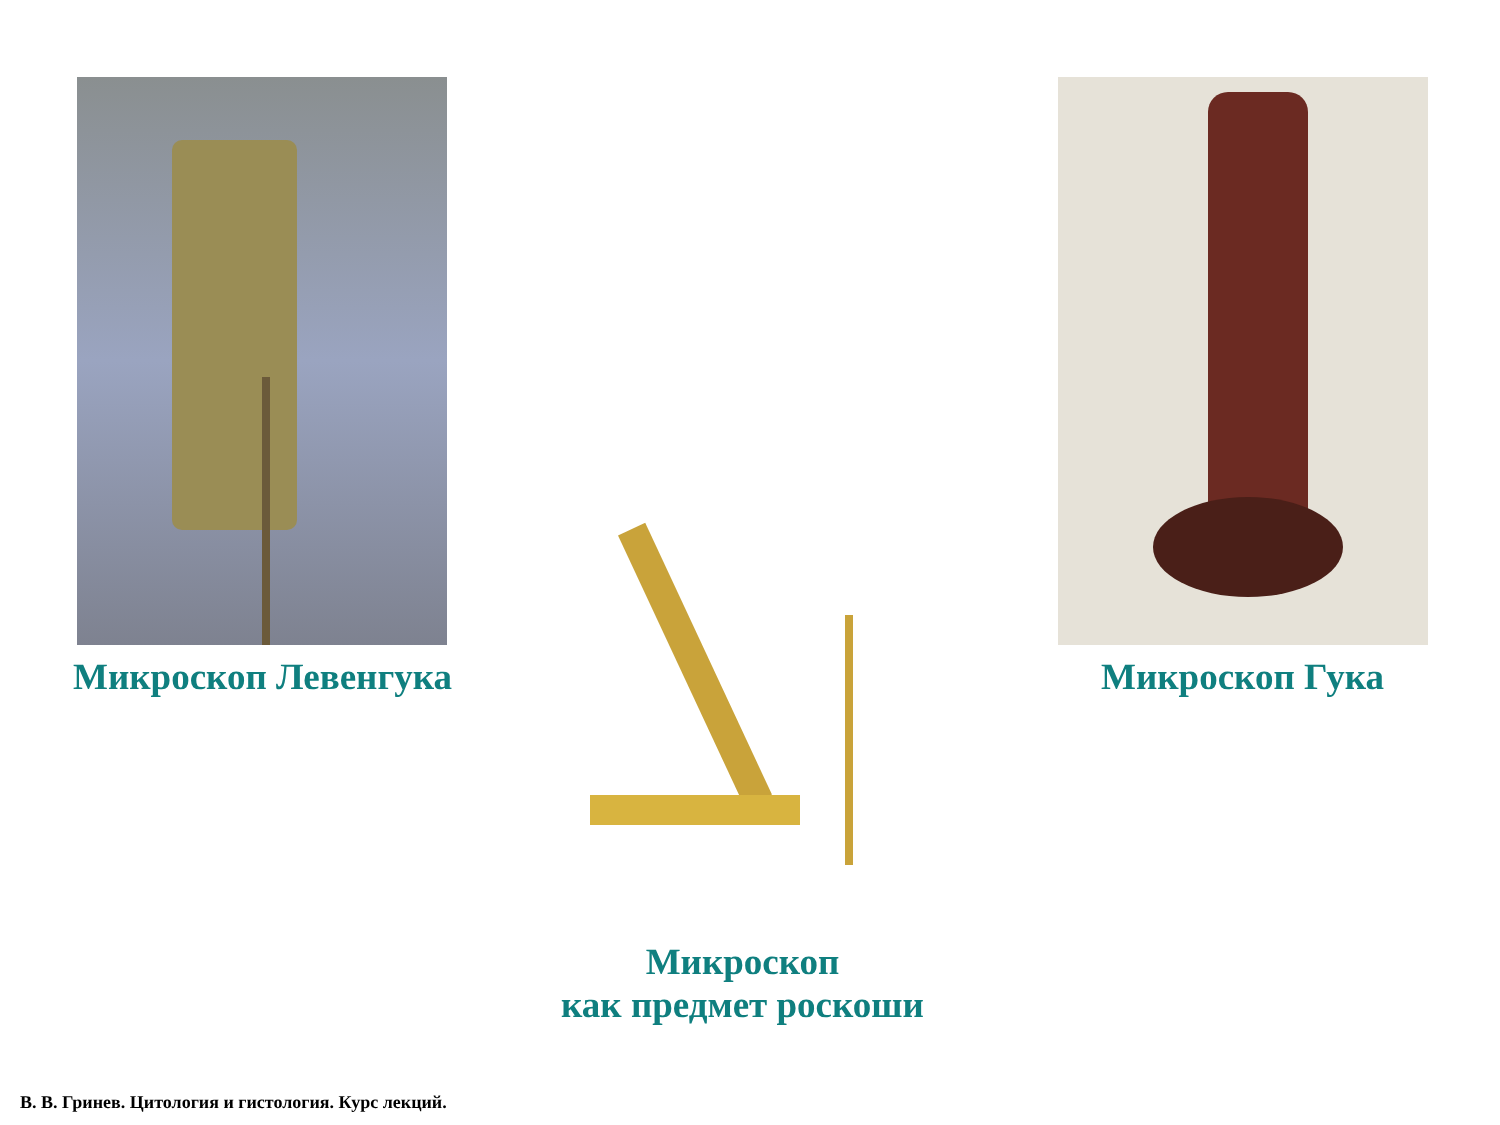Микроскоп Левенгука
Микроскоп Гука
Микроскоп
как предмет роскоши
В. В. Гринев. Цитология и гистология. Курс лекций.